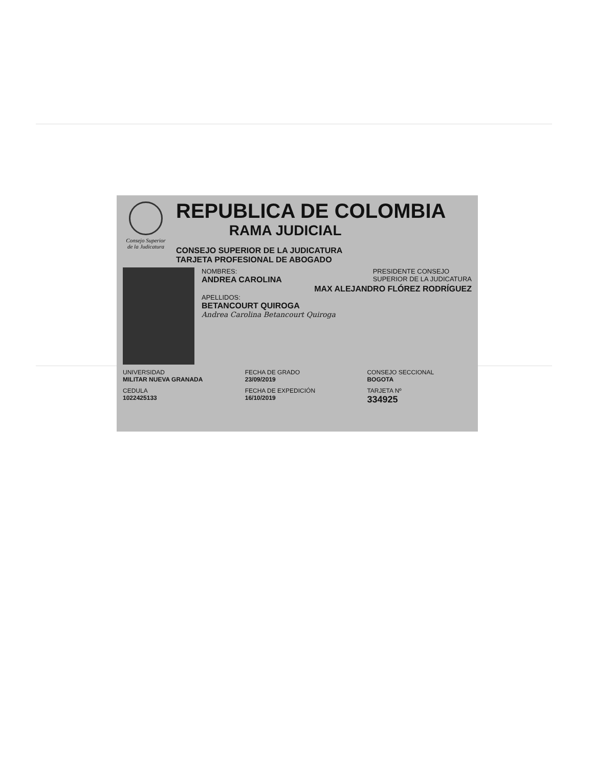Consejo Superior de la Judicatura
REPUBLICA DE COLOMBIA
RAMA JUDICIAL
CONSEJO SUPERIOR DE LA JUDICATURA
TARJETA PROFESIONAL DE ABOGADO
NOMBRES:
ANDREA CAROLINA
PRESIDENTE CONSEJO
SUPERIOR DE LA JUDICATURA
MAX ALEJANDRO FLÓREZ RODRÍGUEZ
APELLIDOS:
BETANCOURT QUIROGA
Andrea Carolina Betancourt Quiroga
UNIVERSIDAD
MILITAR NUEVA GRANADA
FECHA DE GRADO
23/09/2019
CONSEJO SECCIONAL
BOGOTA
CEDULA
1022425133
FECHA DE EXPEDICIÓN
16/10/2019
TARJETA Nº
334925